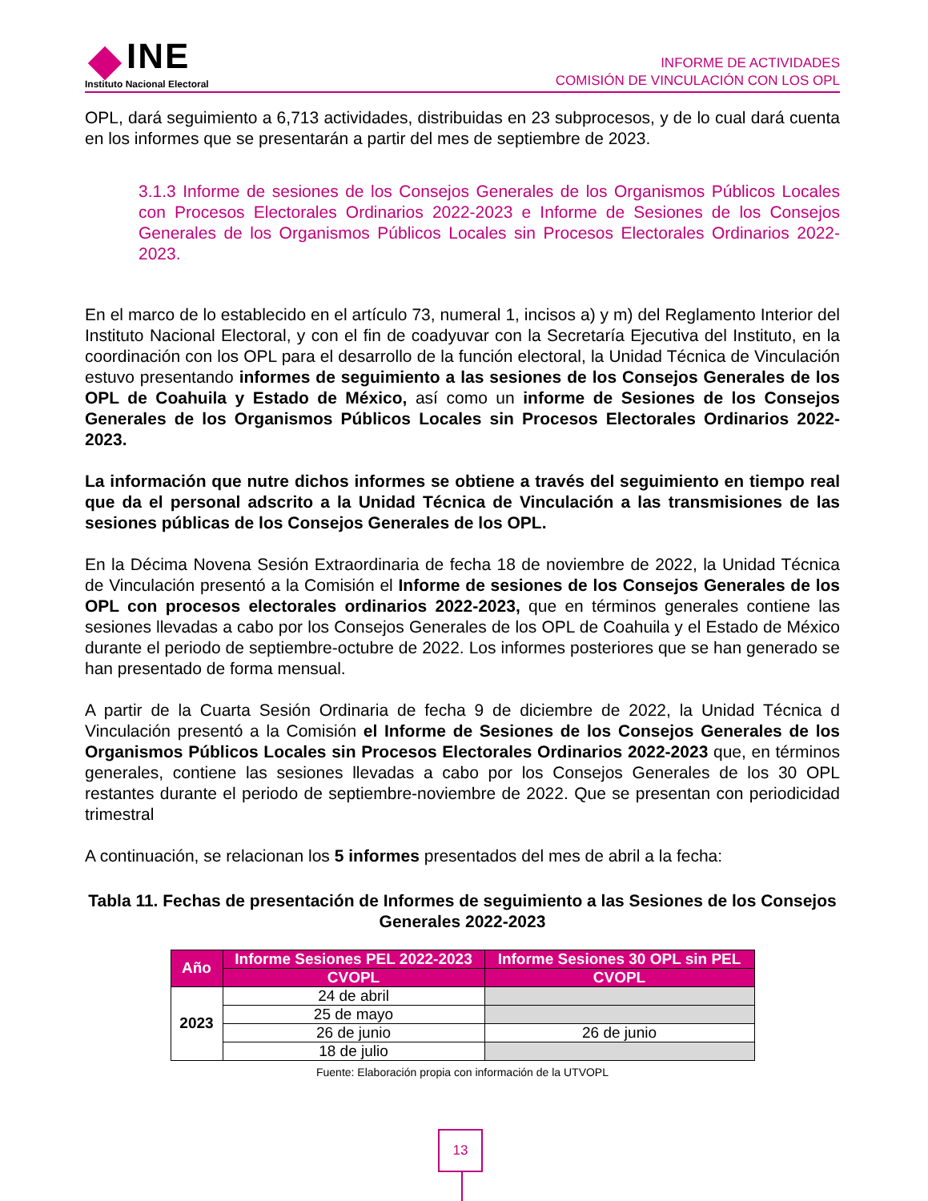INE
Instituto Nacional Electoral
INFORME DE ACTIVIDADES
COMISIÓN DE VINCULACIÓN CON LOS OPL
OPL, dará seguimiento a 6,713 actividades, distribuidas en 23 subprocesos, y de lo cual dará cuenta en los informes que se presentarán a partir del mes de septiembre de 2023.
3.1.3 Informe de sesiones de los Consejos Generales de los Organismos Públicos Locales con Procesos Electorales Ordinarios 2022-2023 e Informe de Sesiones de los Consejos Generales de los Organismos Públicos Locales sin Procesos Electorales Ordinarios 2022-2023.
En el marco de lo establecido en el artículo 73, numeral 1, incisos a) y m) del Reglamento Interior del Instituto Nacional Electoral, y con el fin de coadyuvar con la Secretaría Ejecutiva del Instituto, en la coordinación con los OPL para el desarrollo de la función electoral, la Unidad Técnica de Vinculación estuvo presentando informes de seguimiento a las sesiones de los Consejos Generales de los OPL de Coahuila y Estado de México, así como un informe de Sesiones de los Consejos Generales de los Organismos Públicos Locales sin Procesos Electorales Ordinarios 2022-2023.
La información que nutre dichos informes se obtiene a través del seguimiento en tiempo real que da el personal adscrito a la Unidad Técnica de Vinculación a las transmisiones de las sesiones públicas de los Consejos Generales de los OPL.
En la Décima Novena Sesión Extraordinaria de fecha 18 de noviembre de 2022, la Unidad Técnica de Vinculación presentó a la Comisión el Informe de sesiones de los Consejos Generales de los OPL con procesos electorales ordinarios 2022-2023, que en términos generales contiene las sesiones llevadas a cabo por los Consejos Generales de los OPL de Coahuila y el Estado de México durante el periodo de septiembre-octubre de 2022. Los informes posteriores que se han generado se han presentado de forma mensual.
A partir de la Cuarta Sesión Ordinaria de fecha 9 de diciembre de 2022, la Unidad Técnica d Vinculación presentó a la Comisión el Informe de Sesiones de los Consejos Generales de los Organismos Públicos Locales sin Procesos Electorales Ordinarios 2022-2023 que, en términos generales, contiene las sesiones llevadas a cabo por los Consejos Generales de los 30 OPL restantes durante el periodo de septiembre-noviembre de 2022. Que se presentan con periodicidad trimestral
A continuación, se relacionan los 5 informes presentados del mes de abril a la fecha:
Tabla 11. Fechas de presentación de Informes de seguimiento a las Sesiones de los Consejos Generales 2022-2023
| Año | Informe Sesiones PEL 2022-2023 | Informe Sesiones 30 OPL sin PEL |
| --- | --- | --- |
| | CVOPL | CVOPL |
| 2023 | 24 de abril | |
| | 25 de mayo | |
| | 26 de junio | 26 de junio |
| | 18 de julio | |
Fuente: Elaboración propia con información de la UTVOPL
13